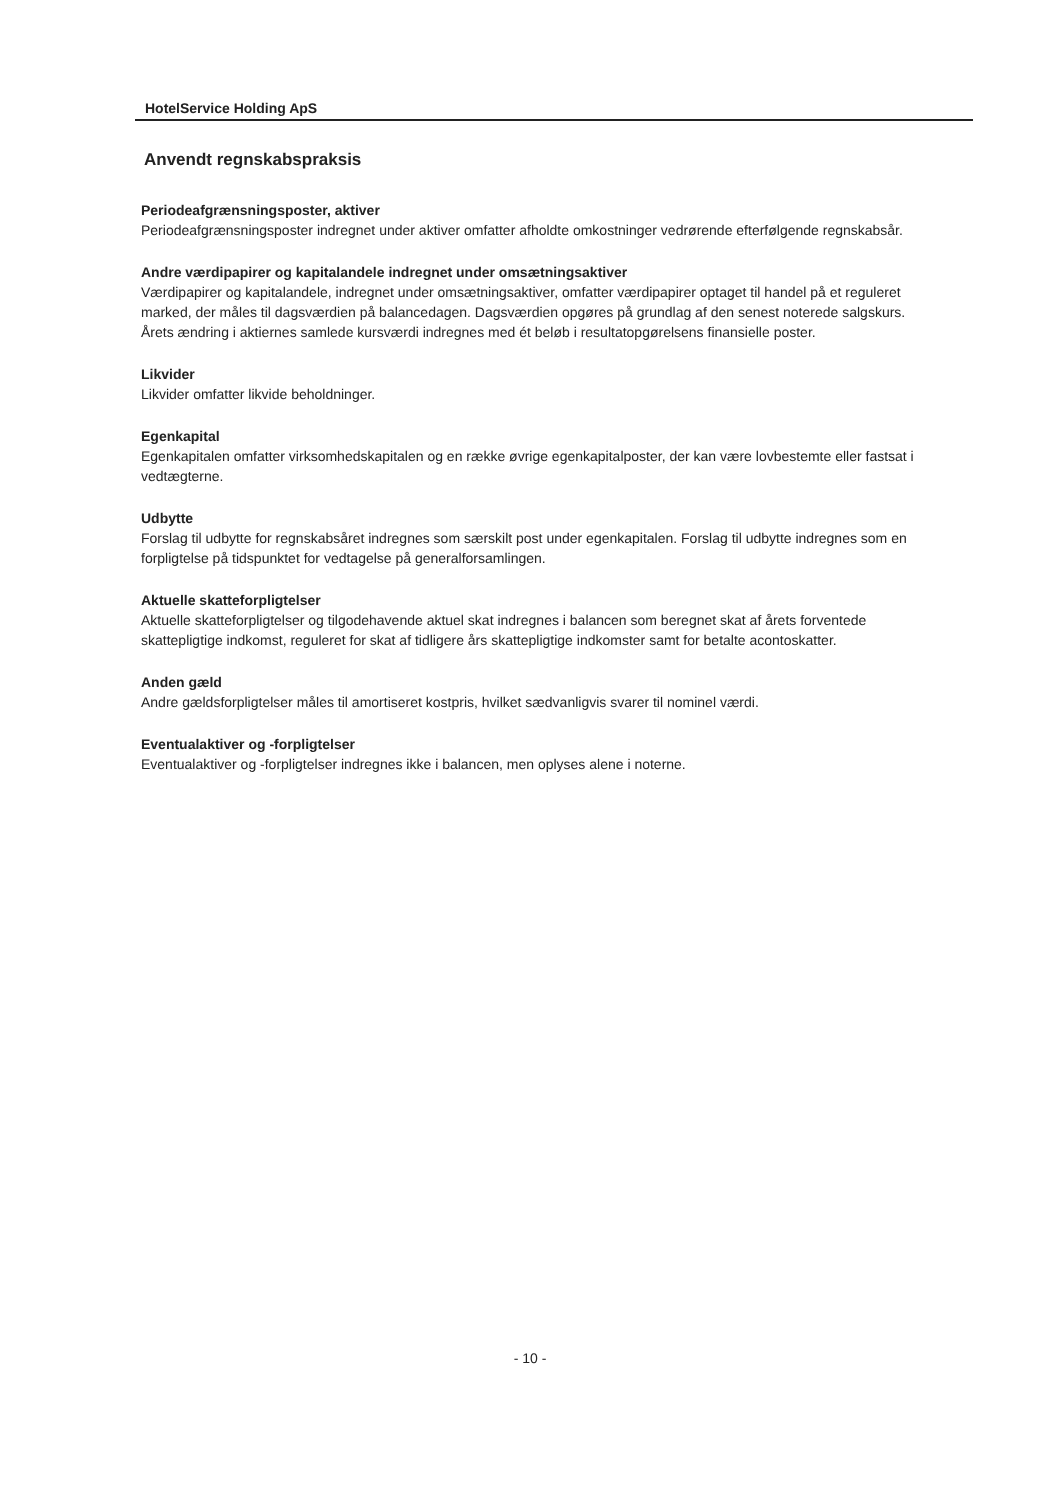HotelService Holding ApS
Anvendt regnskabspraksis
Periodeafgrænsningsposter, aktiver
Periodeafgrænsningsposter indregnet under aktiver omfatter afholdte omkostninger vedrørende efterfølgende regnskabsår.
Andre værdipapirer og kapitalandele indregnet under omsætningsaktiver
Værdipapirer og kapitalandele, indregnet under omsætningsaktiver, omfatter værdipapirer optaget til handel på et reguleret marked, der måles til dagsværdien på balancedagen. Dagsværdien opgøres på grundlag af den senest noterede salgskurs. Årets ændring i aktiernes samlede kursværdi indregnes med ét beløb i resultatopgørelsens finansielle poster.
Likvider
Likvider omfatter likvide beholdninger.
Egenkapital
Egenkapitalen omfatter virksomhedskapitalen og en række øvrige egenkapitalposter, der kan være lovbestemte eller fastsat i vedtægterne.
Udbytte
Forslag til udbytte for regnskabsåret indregnes som særskilt post under egenkapitalen. Forslag til udbytte indregnes som en forpligtelse på tidspunktet for vedtagelse på generalforsamlingen.
Aktuelle skatteforpligtelser
Aktuelle skatteforpligtelser og tilgodehavende aktuel skat indregnes i balancen som beregnet skat af årets forventede skattepligtige indkomst, reguleret for skat af tidligere års skattepligtige indkomster samt for betalte acontoskatter.
Anden gæld
Andre gældsforpligtelser måles til amortiseret kostpris, hvilket sædvanligvis svarer til nominel værdi.
Eventualaktiver og -forpligtelser
Eventualaktiver og -forpligtelser indregnes ikke i balancen, men oplyses alene i noterne.
- 10 -